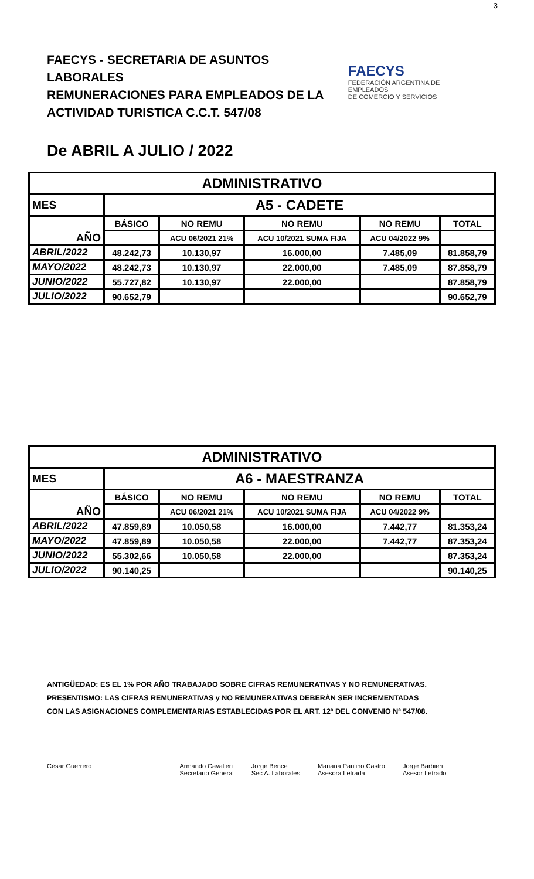3
FAECYS - SECRETARIA DE ASUNTOS LABORALES
REMUNERACIONES PARA EMPLEADOS DE LA
ACTIVIDAD TURISTICA C.C.T. 547/08
FAECYS
FEDERACIÓN ARGENTINA DE EMPLEADOS
DE COMERCIO Y SERVICIOS
De ABRIL A JULIO / 2022
| ADMINISTRATIVO | | | | | |
| --- | --- | --- | --- | --- | --- |
| MES | A5 - CADETE | | | | |
| AÑO | BÁSICO | NO REMU | NO REMU | NO REMU | TOTAL |
| | | ACU 06/2021 21% | ACU 10/2021 SUMA FIJA | ACU 04/2022 9% | |
| ABRIL/2022 | 48.242,73 | 10.130,97 | 16.000,00 | 7.485,09 | 81.858,79 |
| MAYO/2022 | 48.242,73 | 10.130,97 | 22.000,00 | 7.485,09 | 87.858,79 |
| JUNIO/2022 | 55.727,82 | 10.130,97 | 22.000,00 | | 87.858,79 |
| JULIO/2022 | 90.652,79 | | | | 90.652,79 |
| ADMINISTRATIVO | | | | | |
| --- | --- | --- | --- | --- | --- |
| MES | A6 - MAESTRANZA | | | | |
| AÑO | BÁSICO | NO REMU | NO REMU | NO REMU | TOTAL |
| | | ACU 06/2021 21% | ACU 10/2021 SUMA FIJA | ACU 04/2022 9% | |
| ABRIL/2022 | 47.859,89 | 10.050,58 | 16.000,00 | 7.442,77 | 81.353,24 |
| MAYO/2022 | 47.859,89 | 10.050,58 | 22.000,00 | 7.442,77 | 87.353,24 |
| JUNIO/2022 | 55.302,66 | 10.050,58 | 22.000,00 | | 87.353,24 |
| JULIO/2022 | 90.140,25 | | | | 90.140,25 |
ANTIGÜEDAD: ES EL 1% POR AÑO TRABAJADO SOBRE CIFRAS REMUNERATIVAS Y NO REMUNERATIVAS.
PRESENTISMO: LAS CIFRAS REMUNERATIVAS y NO REMUNERATIVAS DEBERÁN SER INCREMENTADAS
CON LAS ASIGNACIONES COMPLEMENTARIAS ESTABLECIDAS POR EL ART. 12º DEL CONVENIO Nº 547/08.
César Guerrero Armando Cavalieri
Secretario General
Jorge Bence
Sec A. Laborales
Mariana Paulino Castro
Asesora Letrada
Jorge Barbieri
Asesor Letrado